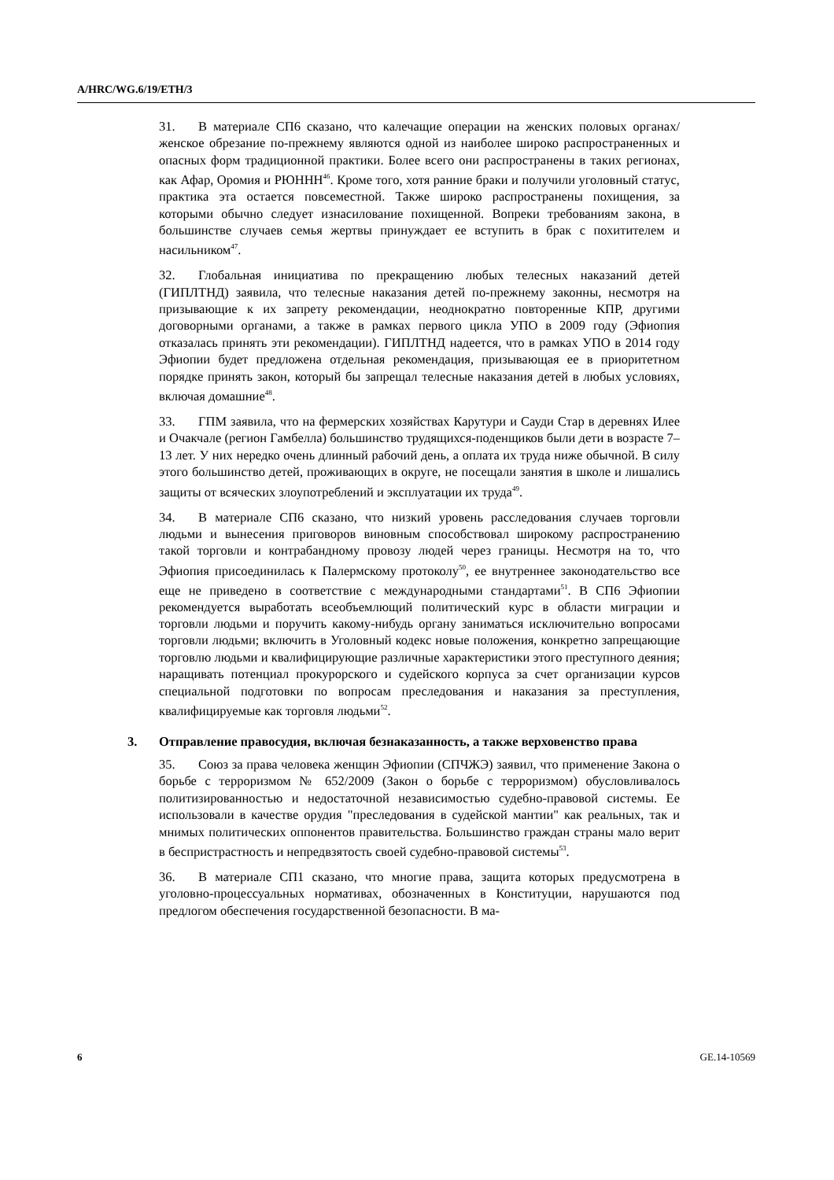A/HRC/WG.6/19/ETH/3
31. В материале СП6 сказано, что калечащие операции на женских половых органах/женское обрезание по-прежнему являются одной из наиболее широко распространенных и опасных форм традиционной практики. Более всего они распространены в таких регионах, как Афар, Оромия и РЮННН<sup>46</sup>. Кроме того, хотя ранние браки и получили уголовный статус, практика эта остается повсеместной. Также широко распространены похищения, за которыми обычно следует изнасилование похищенной. Вопреки требованиям закона, в большинстве случаев семья жертвы принуждает ее вступить в брак с похитителем и насильником<sup>47</sup>.
32. Глобальная инициатива по прекращению любых телесных наказаний детей (ГИПЛТНД) заявила, что телесные наказания детей по-прежнему законны, несмотря на призывающие к их запрету рекомендации, неоднократно повторенные КПР, другими договорными органами, а также в рамках первого цикла УПО в 2009 году (Эфиопия отказалась принять эти рекомендации). ГИПЛТНД надеется, что в рамках УПО в 2014 году Эфиопии будет предложена отдельная рекомендация, призывающая ее в приоритетном порядке принять закон, который бы запрещал телесные наказания детей в любых условиях, включая домашние<sup>48</sup>.
33. ГПМ заявила, что на фермерских хозяйствах Карутури и Сауди Стар в деревнях Илее и Очакчале (регион Гамбелла) большинство трудящихся-поденщиков были дети в возрасте 7–13 лет. У них нередко очень длинный рабочий день, а оплата их труда ниже обычной. В силу этого большинство детей, проживающих в округе, не посещали занятия в школе и лишались защиты от всяческих злоупотреблений и эксплуатации их труда<sup>49</sup>.
34. В материале СП6 сказано, что низкий уровень расследования случаев торговли людьми и вынесения приговоров виновным способствовал широкому распространению такой торговли и контрабандному провозу людей через границы. Несмотря на то, что Эфиопия присоединилась к Палермскому протоколу<sup>50</sup>, ее внутреннее законодательство все еще не приведено в соответствие с международными стандартами<sup>51</sup>. В СП6 Эфиопии рекомендуется выработать всеобъемлющий политический курс в области миграции и торговли людьми и поручить какому-нибудь органу заниматься исключительно вопросами торговли людьми; включить в Уголовный кодекс новые положения, конкретно запрещающие торговлю людьми и квалифицирующие различные характеристики этого преступного деяния; наращивать потенциал прокурорского и судейского корпуса за счет организации курсов специальной подготовки по вопросам преследования и наказания за преступления, квалифицируемые как торговля людьми<sup>52</sup>.
3. Отправление правосудия, включая безнаказанность, а также верховенство права
35. Союз за права человека женщин Эфиопии (СПЧЖЭ) заявил, что применение Закона о борьбе с терроризмом № 652/2009 (Закон о борьбе с терроризмом) обусловливалось политизированностью и недостаточной независимостью судебно-правовой системы. Ее использовали в качестве орудия "преследования в судейской мантии" как реальных, так и мнимых политических оппонентов правительства. Большинство граждан страны мало верит в беспристрастность и непредвзятость своей судебно-правовой системы<sup>53</sup>.
36. В материале СП1 сказано, что многие права, защита которых предусмотрена в уголовно-процессуальных нормативах, обозначенных в Конституции, нарушаются под предлогом обеспечения государственной безопасности. В ма-
6 GE.14-10569